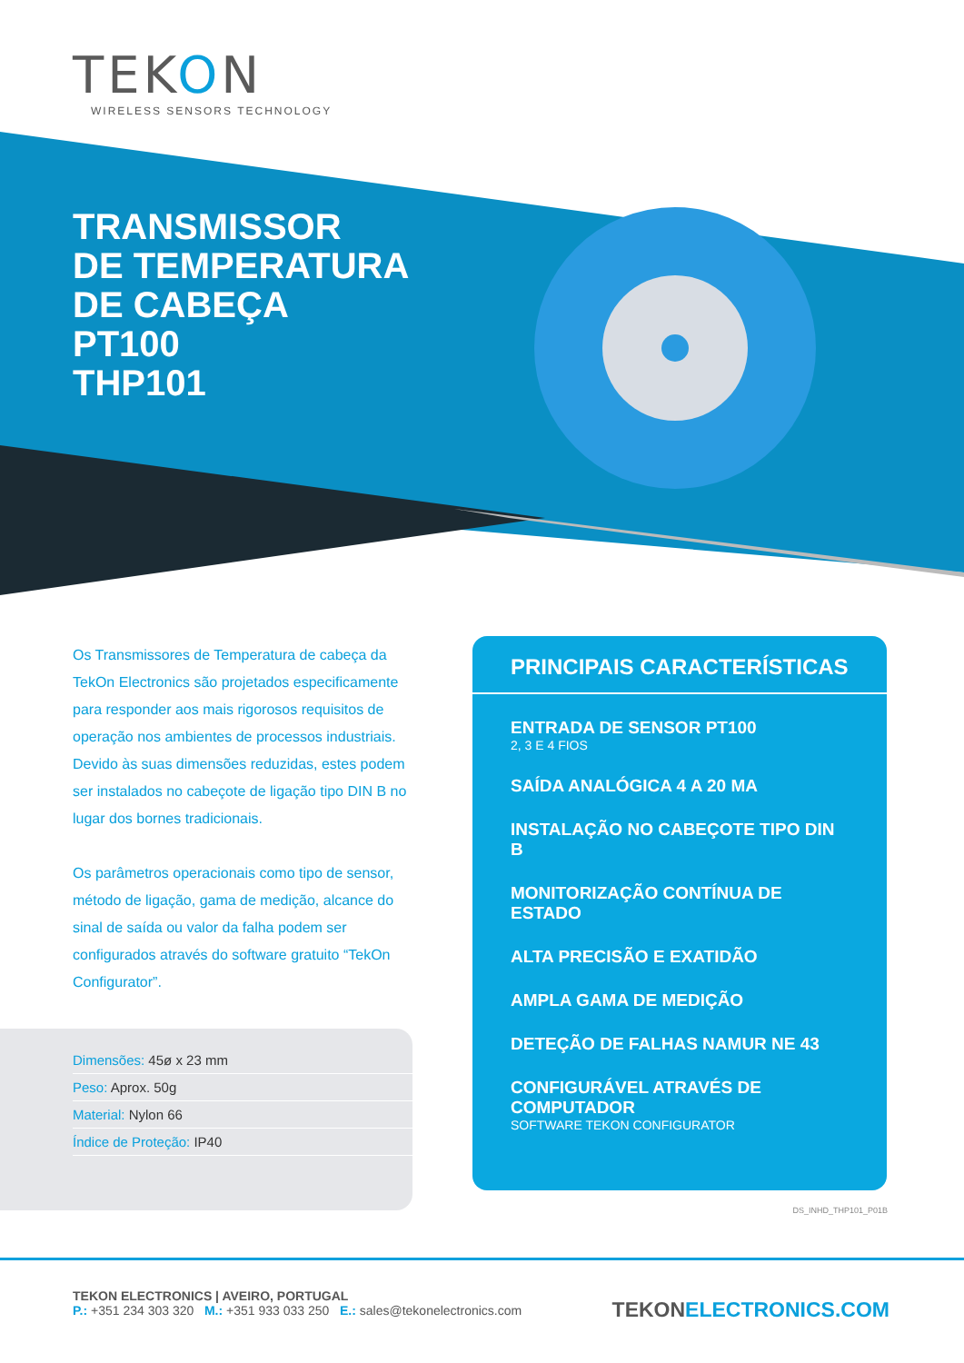TEKON
WIRELESS SENSORS TECHNOLOGY
TRANSMISSOR
DE TEMPERATURA
DE CABEÇA
PT100
THP101
Os Transmissores de Temperatura de cabeça da TekOn Electronics são projetados especificamente para responder aos mais rigorosos requisitos de operação nos ambientes de processos industriais. Devido às suas dimensões reduzidas, estes podem ser instalados no cabeçote de ligação tipo DIN B no lugar dos bornes tradicionais.
Os parâmetros operacionais como tipo de sensor, método de ligação, gama de medição, alcance do sinal de saída ou valor da falha podem ser configurados através do software gratuito “TekOn Configurator”.
Dimensões: 45ø x 23 mm
Peso: Aprox. 50g
Material: Nylon 66
Índice de Proteção: IP40
PRINCIPAIS CARACTERÍSTICAS
ENTRADA DE SENSOR PT100
2, 3 E 4 FIOS
SAÍDA ANALÓGICA 4 A 20 MA
INSTALAÇÃO NO CABEÇOTE TIPO DIN B
MONITORIZAÇÃO CONTÍNUA DE ESTADO
ALTA PRECISÃO E EXATIDÃO
AMPLA GAMA DE MEDIÇÃO
DETEÇÃO DE FALHAS NAMUR NE 43
CONFIGURÁVEL ATRAVÉS DE COMPUTADOR
SOFTWARE TEKON CONFIGURATOR
DS_INHD_THP101_P01B
TEKON ELECTRONICS | AVEIRO, PORTUGAL
P.: +351 234 303 320 M.: +351 933 033 250 E.: sales@tekonelectronics.com
TEKONELECTRONICS.COM